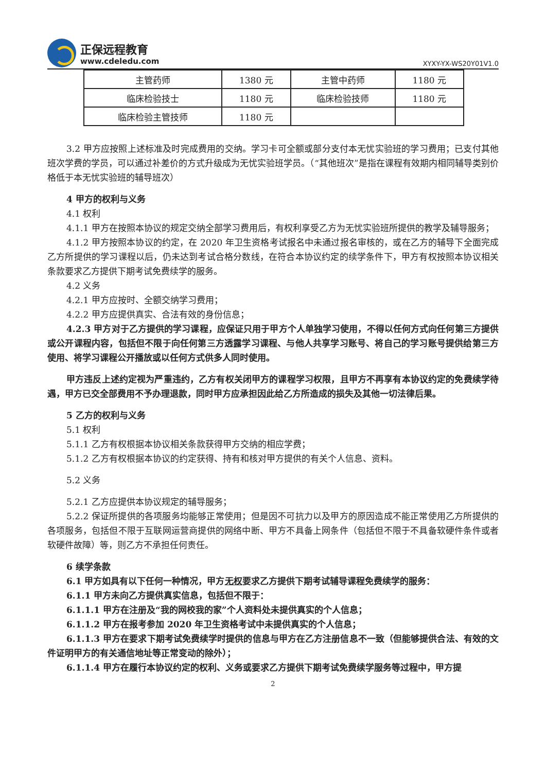正保远程教育
www.cdeledu.com
XYXY-YX-WS20Y01V1.0
| 主管药师 | 1380 元 | 主管中药师 | 1180 元 |
| 临床检验技士 | 1180 元 | 临床检验技师 | 1180 元 |
| 临床检验主管技师 | 1180 元 | | |
3.2 甲方应按照上述标准及时完成费用的交纳。学习卡可全额或部分支付本无忧实验班的学习费用；已支付其他班次学费的学员，可以通过补差价的方式升级成为无忧实验班学员。（“其他班次”是指在课程有效期内相同辅导类别价格低于本无忧实验班的辅导班次）
4 甲方的权利与义务
4.1 权利
4.1.1 甲方在按照本协议的规定交纳全部学习费用后，有权利享受乙方为无忧实验班所提供的教学及辅导服务；
4.1.2 甲方按照本协议的约定，在 2020 年卫生资格考试报名中未通过报名审核的，或在乙方的辅导下全面完成乙方所提供的学习课程以后，仍未达到考试合格分数线，在符合本协议约定的续学条件下，甲方有权按照本协议相关条款要求乙方提供下期考试免费续学的服务。
4.2 义务
4.2.1 甲方应按时、全额交纳学习费用；
4.2.2 甲方应提供真实、合法有效的身份信息；
4.2.3 甲方对于乙方提供的学习课程，应保证只用于甲方个人单独学习使用，不得以任何方式向任何第三方提供或公开课程内容，包括但不限于向任何第三方透露学习课程、与他人共享学习账号、将自己的学习账号提供给第三方使用、将学习课程公开播放或以任何方式供多人同时使用。
甲方违反上述约定视为严重违约，乙方有权关闭甲方的课程学习权限，且甲方不再享有本协议约定的免费续学待遇，甲方已交全部费用不予办理退款，同时甲方应承担因此给乙方所造成的损失及其他一切法律后果。
5 乙方的权利与义务
5.1 权利
5.1.1 乙方有权根据本协议相关条款获得甲方交纳的相应学费；
5.1.2 乙方有权根据本协议的约定获得、持有和核对甲方提供的有关个人信息、资料。
5.2 义务
5.2.1 乙方应提供本协议规定的辅导服务；
5.2.2 保证所提供的各项服务均能够正常使用；但是因不可抗力以及甲方的原因造成不能正常使用乙方所提供的各项服务，包括但不限于互联网运营商提供的网络中断、甲方不具备上网条件（包括但不限于不具备软硬件条件或者软硬件故障）等，则乙方不承担任何责任。
6 续学条款
6.1 甲方如具有以下任何一种情况，甲方无权要求乙方提供下期考试辅导课程免费续学的服务：
6.1.1 甲方未向乙方提供真实信息，包括但不限于：
6.1.1.1 甲方在注册及“我的网校我的家”个人资料处未提供真实的个人信息；
6.1.1.2 甲方在报考参加 2020 年卫生资格考试中未提供真实的个人信息；
6.1.1.3 甲方在要求下期考试免费续学时提供的信息与甲方在乙方注册信息不一致（但能够提供合法、有效的文件证明甲方的有关通信地址等正常变动的除外）；
6.1.1.4 甲方在履行本协议约定的权利、义务或要求乙方提供下期考试免费续学服务等过程中，甲方提
2